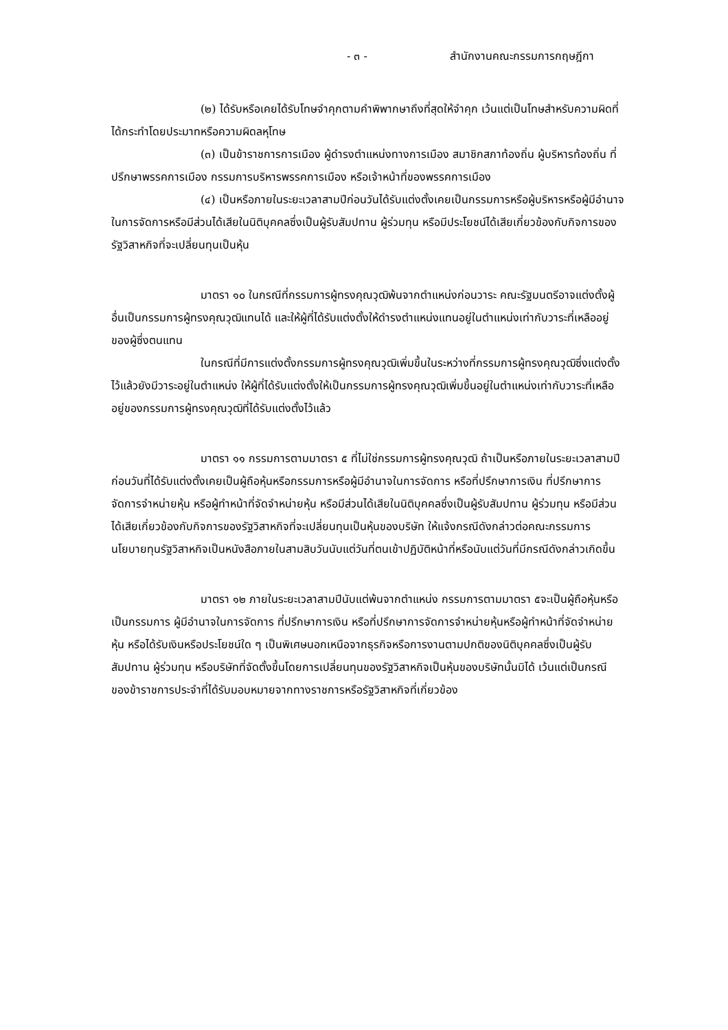- ๓ - สำนักงานคณะกรรมการกฤษฎีกา
(๒) ได้รับหรือเคยได้รับโทษจำคุกตามคำพิพากษาถึงที่สุดให้จำคุก เว้นแต่เป็นโทษสำหรับความผิดที่ได้กระทำโดยประมาทหรือความผิดลหุโทษ
(๓) เป็นข้าราชการการเมือง ผู้ดำรงตำแหน่งทางการเมือง สมาชิกสภาท้องถิ่น ผู้บริหารท้องถิ่น ที่ปรึกษาพรรคการเมือง กรรมการบริหารพรรคการเมือง หรือเจ้าหน้าที่ของพรรคการเมือง
(๔) เป็นหรือภายในระยะเวลาสามปีก่อนวันได้รับแต่งตั้งเคยเป็นกรรมการหรือผู้บริหารหรือผู้มีอำนาจในการจัดการหรือมีส่วนได้เสียในนิติบุคคลซึ่งเป็นผู้รับสัมปทาน ผู้ร่วมทุน หรือมีประโยชน์ได้เสียเกี่ยวข้องกับกิจการของรัฐวิสาหกิจที่จะเปลี่ยนทุนเป็นหุ้น
มาตรา ๑๐ ในกรณีที่กรรมการผู้ทรงคุณวุฒิพ้นจากตำแหน่งก่อนวาระ คณะรัฐมนตรีอาจแต่งตั้งผู้อื่นเป็นกรรมการผู้ทรงคุณวุฒิแทนได้ และให้ผู้ที่ได้รับแต่งตั้งให้ดำรงตำแหน่งแทนอยู่ในตำแหน่งเท่ากับวาระที่เหลืออยู่ของผู้ซึ่งตนแทน
ในกรณีที่มีการแต่งตั้งกรรมการผู้ทรงคุณวุฒิเพิ่มขึ้นในระหว่างที่กรรมการผู้ทรงคุณวุฒิซึ่งแต่งตั้งไว้แล้วยังมีวาระอยู่ในตำแหน่ง ให้ผู้ที่ได้รับแต่งตั้งให้เป็นกรรมการผู้ทรงคุณวุฒิเพิ่มขึ้นอยู่ในตำแหน่งเท่ากับวาระที่เหลืออยู่ของกรรมการผู้ทรงคุณวุฒิที่ได้รับแต่งตั้งไว้แล้ว
มาตรา ๑๑ กรรมการตามมาตรา ๕ ที่ไม่ใช่กรรมการผู้ทรงคุณวุฒิ ถ้าเป็นหรือภายในระยะเวลาสามปีก่อนวันที่ได้รับแต่งตั้งเคยเป็นผู้ถือหุ้นหรือกรรมการหรือผู้มีอำนาจในการจัดการ หรือที่ปรึกษาการเงิน ที่ปรึกษาการจัดการจำหน่ายหุ้น หรือผู้ทำหน้าที่จัดจำหน่ายหุ้น หรือมีส่วนได้เสียในนิติบุคคลซึ่งเป็นผู้รับสัมปทาน ผู้ร่วมทุน หรือมีส่วนได้เสียเกี่ยวข้องกับกิจการของรัฐวิสาหกิจที่จะเปลี่ยนทุนเป็นหุ้นของบริษัท ให้แจ้งกรณีดังกล่าวต่อคณะกรรมการนโยบายทุนรัฐวิสาหกิจเป็นหนังสือภายในสามสิบวันนับแต่วันที่ตนเข้าปฏิบัติหน้าที่หรือนับแต่วันที่มีกรณีดังกล่าวเกิดขึ้น
มาตรา ๑๒ ภายในระยะเวลาสามปีนับแต่พ้นจากตำแหน่ง กรรมการตามมาตรา ๕จะเป็นผู้ถือหุ้นหรือเป็นกรรมการ ผู้มีอำนาจในการจัดการ ที่ปรึกษาการเงิน หรือที่ปรึกษาการจัดการจำหน่ายหุ้นหรือผู้ทำหน้าที่จัดจำหน่ายหุ้น หรือได้รับเงินหรือประโยชน์ใด ๆ เป็นพิเศษนอกเหนือจากธุรกิจหรือการงานตามปกติของนิติบุคคลซึ่งเป็นผู้รับสัมปทาน ผู้ร่วมทุน หรือบริษัทที่จัดตั้งขึ้นโดยการเปลี่ยนทุนของรัฐวิสาหกิจเป็นหุ้นของบริษัทนั้นมิได้ เว้นแต่เป็นกรณีของข้าราชการประจำที่ได้รับมอบหมายจากทางราชการหรือรัฐวิสาหกิจที่เกี่ยวข้อง